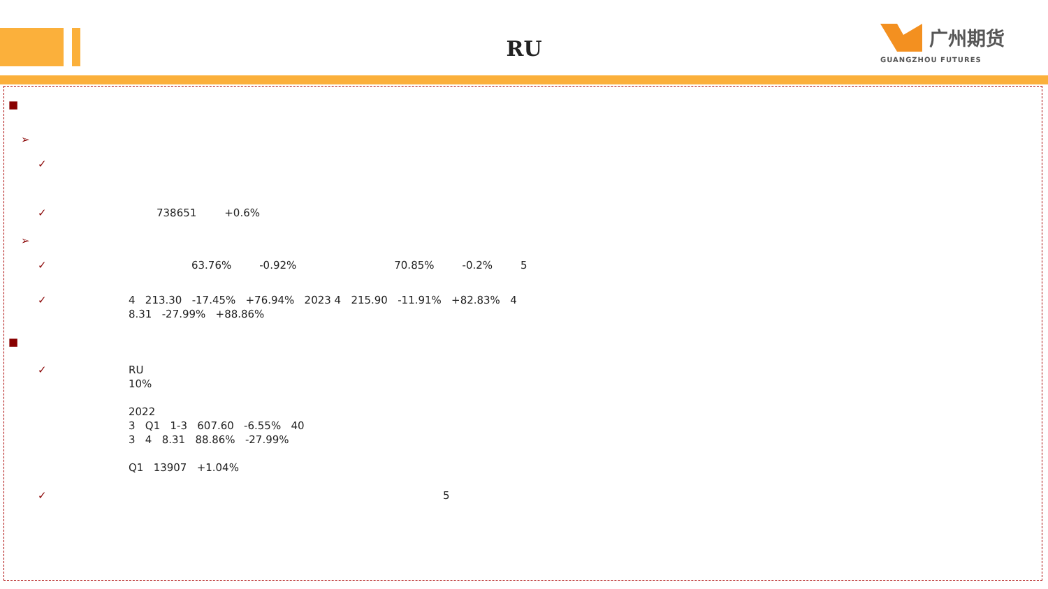RU
广州期货
GUANGZHOU FUTURES
■
➢
✓
✓ 738651 +0.6%
➢
✓ 63.76% -0.92% 70.85% -0.2% 5
✓ 4 213.30 -17.45% +76.94% 2023 4 215.90 -11.91% +82.83% 4
8.31 -27.99% +88.86%
■
✓ RU
10%
2022
3 Q1 1-3 607.60 -6.55% 40
3 4 8.31 88.86% -27.99%
Q1 13907 +1.04%
✓ 5